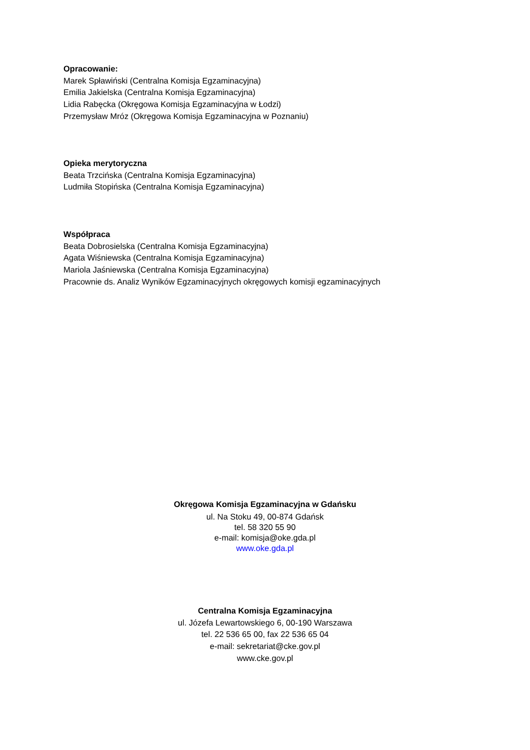Opracowanie:
Marek Spławiński (Centralna Komisja Egzaminacyjna)
Emilia Jakielska (Centralna Komisja Egzaminacyjna)
Lidia Rabęcka (Okręgowa Komisja Egzaminacyjna w Łodzi)
Przemysław Mróz (Okręgowa Komisja Egzaminacyjna w Poznaniu)
Opieka merytoryczna
Beata Trzcińska (Centralna Komisja Egzaminacyjna)
Ludmiła Stopińska (Centralna Komisja Egzaminacyjna)
Współpraca
Beata Dobrosielska (Centralna Komisja Egzaminacyjna)
Agata Wiśniewska (Centralna Komisja Egzaminacyjna)
Mariola Jaśniewska (Centralna Komisja Egzaminacyjna)
Pracownie ds. Analiz Wyników Egzaminacyjnych okręgowych komisji egzaminacyjnych
Okręgowa Komisja Egzaminacyjna w Gdańsku
ul. Na Stoku 49, 00-874 Gdańsk
tel. 58 320 55 90
e-mail: komisja@oke.gda.pl
www.oke.gda.pl
Centralna Komisja Egzaminacyjna
ul. Józefa Lewartowskiego 6, 00-190 Warszawa
tel. 22 536 65 00, fax 22 536 65 04
e-mail: sekretariat@cke.gov.pl
www.cke.gov.pl